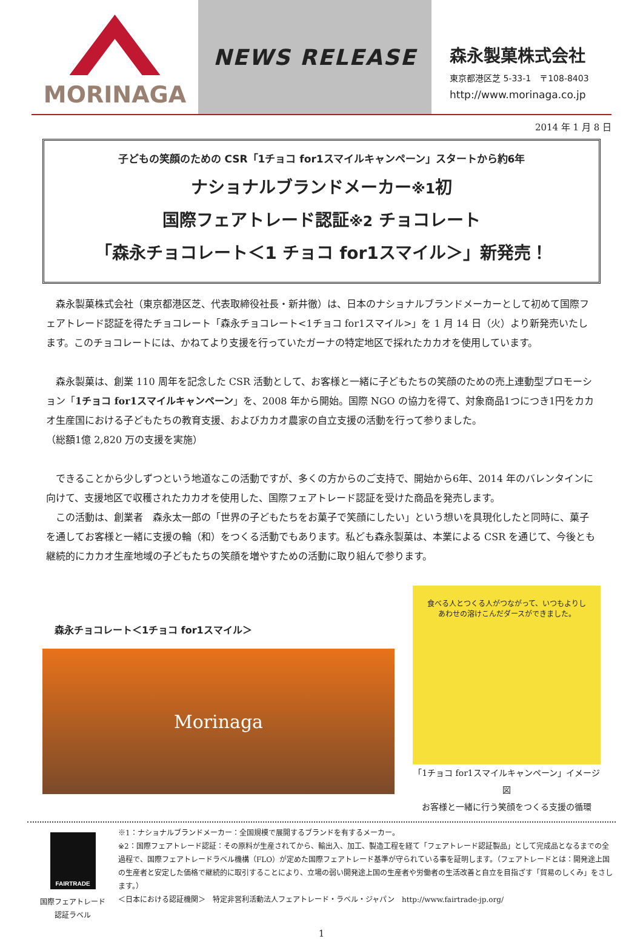MORINAGA NEWS RELEASE
森永製菓株式会社
東京都港区芝 5-33-1　〒108-8403
http://www.morinaga.co.jp
2014 年 1 月 8 日
子どもの笑顔のための CSR「1チョコ for1スマイルキャンペーン」スタートから約6年
ナショナルブランドメーカー※1初
国際フェアトレード認証※2 チョコレート
「森永チョコレート＜1 チョコ for1スマイル＞」新発売！
　森永製菓株式会社（東京都港区芝、代表取締役社長・新井徹）は、日本のナショナルブランドメーカーとして初めて国際フェアトレード認証を得たチョコレート「森永チョコレート<1チョコ for1スマイル>」を 1 月 14 日（火）より新発売いたします。このチョコレートには、かねてより支援を行っていたガーナの特定地区で採れたカカオを使用しています。
　森永製菓は、創業 110 周年を記念した CSR 活動として、お客様と一緒に子どもたちの笑顔のための売上連動型プロモーション「1チョコ for1スマイルキャンペーン」を、2008 年から開始。国際 NGO の協力を得て、対象商品1つにつき1円をカカオ生産国における子どもたちの教育支援、およびカカオ農家の自立支援の活動を行って参りました。
（総額1億 2,820 万の支援を実施）
　できることから少しずつという地道なこの活動ですが、多くの方からのご支持で、開始から6年、2014 年のバレンタインに向けて、支援地区で収穫されたカカオを使用した、国際フェアトレード認証を受けた商品を発売します。
　この活動は、創業者　森永太一郎の「世界の子どもたちをお菓子で笑顔にしたい」という想いを具現化したと同時に、菓子を通してお客様と一緒に支援の輪（和）をつくる活動でもあります。私ども森永製菓は、本業による CSR を通じて、今後とも継続的にカカオ生産地域の子どもたちの笑顔を増やすための活動に取り組んで参ります。
森永チョコレート＜1チョコ for1スマイル＞
Morinaga
食べる人とつくる人がつながって、いつもよりしあわせの溶けこんだダースができました。
「1チョコ for1スマイルキャンペーン」イメージ図
お客様と一緒に行う笑顔をつくる支援の循環
FAIRTRADE
国際フェアトレード
認証ラベル
※1：ナショナルブランドメーカー：全国規模で展開するブランドを有するメーカー。
※2：国際フェアトレード認証：その原料が生産されてから、輸出入、加工、製造工程を経て「フェアトレード認証製品」として完成品となるまでの全過程で、国際フェアトレードラベル機構（FLO）が定めた国際フェアトレード基準が守られている事を証明します。（フェアトレードとは：開発途上国の生産者と安定した価格で継続的に取引することにより、立場の弱い開発途上国の生産者や労働者の生活改善と自立を目指ざす「貿易のしくみ」をさします。）
＜日本における認証機関＞　特定非営利活動法人フェアトレード・ラベル・ジャパン　http://www.fairtrade-jp.org/
1